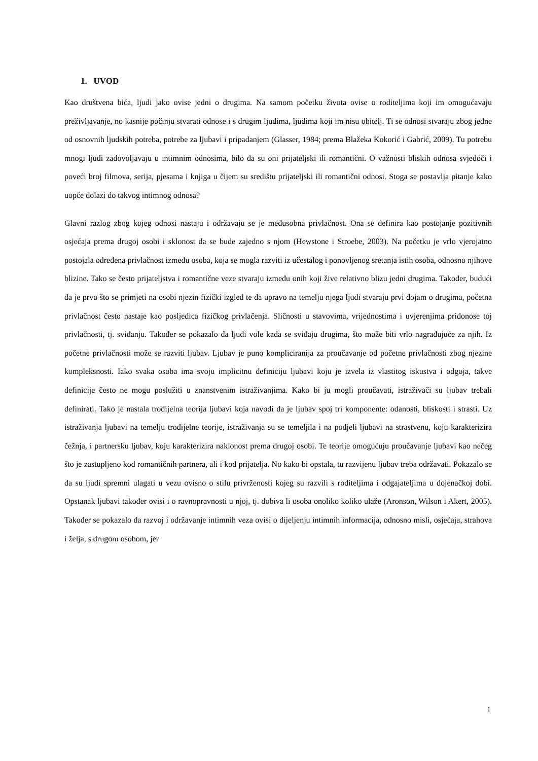1. UVOD
Kao društvena bića, ljudi jako ovise jedni o drugima. Na samom početku života ovise o roditeljima koji im omogućavaju preživljavanje, no kasnije počinju stvarati odnose i s drugim ljudima, ljudima koji im nisu obitelj. Ti se odnosi stvaraju zbog jedne od osnovnih ljudskih potreba, potrebe za ljubavi i pripadanjem (Glasser, 1984; prema Blažeka Kokorić i Gabrić, 2009). Tu potrebu mnogi ljudi zadovoljavaju u intimnim odnosima, bilo da su oni prijateljski ili romantični. O važnosti bliskih odnosa svjedoči i poveći broj filmova, serija, pjesama i knjiga u čijem su središtu prijateljski ili romantični odnosi. Stoga se postavlja pitanje kako uopće dolazi do takvog intimnog odnosa?
Glavni razlog zbog kojeg odnosi nastaju i održavaju se je međusobna privlačnost. Ona se definira kao postojanje pozitivnih osjećaja prema drugoj osobi i sklonost da se bude zajedno s njom (Hewstone i Stroebe, 2003). Na početku je vrlo vjerojatno postojala određena privlačnost između osoba, koja se mogla razviti iz učestalog i ponovljenog sretanja istih osoba, odnosno njihove blizine. Tako se često prijateljstva i romantične veze stvaraju između onih koji žive relativno blizu jedni drugima. Također, budući da je prvo što se primjeti na osobi njezin fizički izgled te da upravo na temelju njega ljudi stvaraju prvi dojam o drugima, početna privlačnost često nastaje kao posljedica fizičkog privlačenja. Sličnosti u stavovima, vrijednostima i uvjerenjima pridonose toj privlačnosti, tj. sviđanju. Također se pokazalo da ljudi vole kada se sviđaju drugima, što može biti vrlo nagrađujuće za njih. Iz početne privlačnosti može se razviti ljubav. Ljubav je puno kompliciranija za proučavanje od početne privlačnosti zbog njezine kompleksnosti. Iako svaka osoba ima svoju implicitnu definiciju ljubavi koju je izvela iz vlastitog iskustva i odgoja, takve definicije često ne mogu poslužiti u znanstvenim istraživanjima. Kako bi ju mogli proučavati, istraživači su ljubav trebali definirati. Tako je nastala trodijelna teorija ljubavi koja navodi da je ljubav spoj tri komponente: odanosti, bliskosti i strasti. Uz istraživanja ljubavi na temelju trodijelne teorije, istraživanja su se temeljila i na podjeli ljubavi na strastvenu, koju karakterizira čežnja, i partnersku ljubav, koju karakterizira naklonost prema drugoj osobi. Te teorije omogućuju proučavanje ljubavi kao nečeg što je zastupljeno kod romantičnih partnera, ali i kod prijatelja. No kako bi opstala, tu razvijenu ljubav treba održavati. Pokazalo se da su ljudi spremni ulagati u vezu ovisno o stilu privrženosti kojeg su razvili s roditeljima i odgajateljima u dojenačkoj dobi. Opstanak ljubavi također ovisi i o ravnopravnosti u njoj, tj. dobiva li osoba onoliko koliko ulaže (Aronson, Wilson i Akert, 2005). Također se pokazalo da razvoj i održavanje intimnih veza ovisi o dijeljenju intimnih informacija, odnosno misli, osjećaja, strahova i želja, s drugom osobom, jer
1